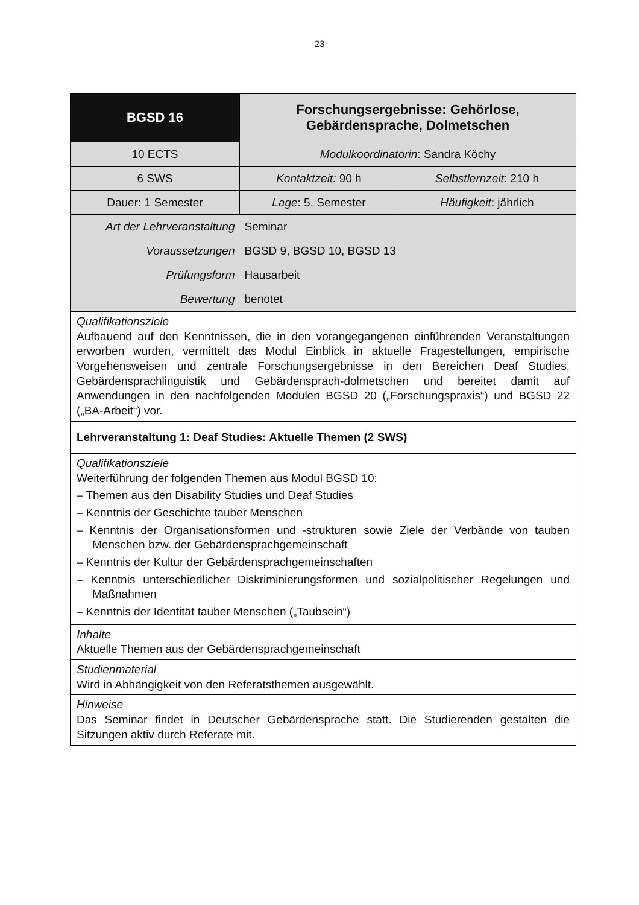23
| BGSD 16 | Forschungsergebnisse: Gehörlose, Gebärdensprache, Dolmetschen | |
| 10 ECTS | Modulkoordinatorin : Sandra Köchy | |
| 6 SWS | Kontaktzeit: 90 h | Selbstlernzeit : 210 h |
| Dauer: 1 Semester | Lage : 5. Semester | Häufigkeit : jährlich |
| Art der Lehrveranstaltung | Seminar | |
| Voraussetzungen | BGSD 9, BGSD 10, BGSD 13 | |
| Prüfungsform | Hausarbeit | |
| Bewertung | benotet | |
| Qualifikationsziele Aufbauend auf den Kenntnissen, die in den vorangegangenen einführenden Veranstaltungen erworben wurden, vermittelt das Modul Einblick in aktuelle Fragestellungen, empirische Vorgehensweisen und zentrale Forschungsergebnisse in den Bereichen Deaf Studies, Gebärdensprachlinguistik und Gebärdensprach-dolmetschen und bereitet damit auf Anwendungen in den nachfolgenden Modulen BGSD 20 („Forschungspraxis“) und BGSD 22 („BA-Arbeit“) vor. | | |
| Lehrveranstaltung 1: Deaf Studies: Aktuelle Themen (2 SWS) | | |
| Qualifikationsziele Weiterführung der folgenden Themen aus Modul BGSD 10: – Themen aus den Disability Studies und Deaf Studies – Kenntnis der Geschichte tauber Menschen – Kenntnis der Organisationsformen und -strukturen sowie Ziele der Verbände von tauben Menschen bzw. der Gebärdensprachgemeinschaft – Kenntnis der Kultur der Gebärdensprachgemeinschaften – Kenntnis unterschiedlicher Diskriminierungsformen und sozialpolitischer Regelungen und Maßnahmen – Kenntnis der Identität tauber Menschen („Taubsein“) | | |
| Inhalte Aktuelle Themen aus der Gebärdensprachgemeinschaft | | |
| Studienmaterial Wird in Abhängigkeit von den Referatsthemen ausgewählt. | | |
| Hinweise Das Seminar findet in Deutscher Gebärdensprache statt. Die Studierenden gestalten die Sitzungen aktiv durch Referate mit. | | |